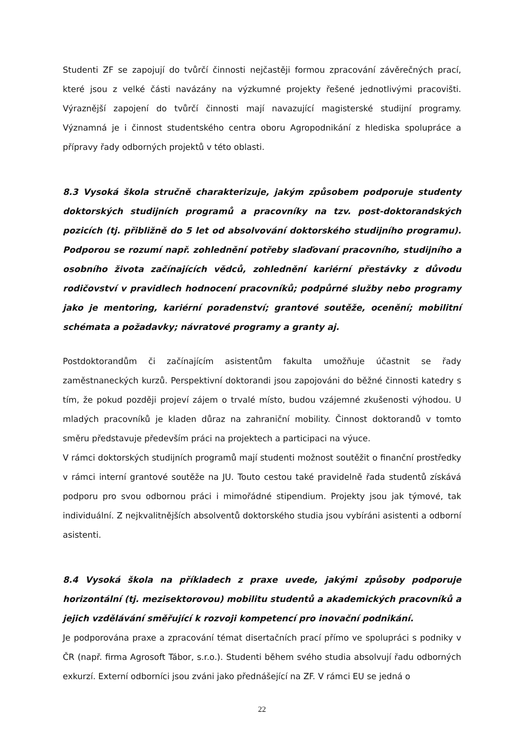Studenti ZF se zapojují do tvůrčí činnosti nejčastěji formou zpracování závěrečných prací, které jsou z velké části navázány na výzkumné projekty řešené jednotlivými pracovišti. Výraznější zapojení do tvůrčí činnosti mají navazující magisterské studijní programy. Významná je i činnost studentského centra oboru Agropodnikání z hlediska spolupráce a přípravy řady odborných projektů v této oblasti.
8.3 Vysoká škola stručně charakterizuje, jakým způsobem podporuje studenty doktorských studijních programů a pracovníky na tzv. post-doktorandských pozicích (tj. přibližně do 5 let od absolvování doktorského studijního programu). Podporou se rozumí např. zohlednění potřeby slaďovaní pracovního, studijního a osobního života začínajících vědců, zohlednění kariérní přestávky z důvodu rodičovství v pravidlech hodnocení pracovníků; podpůrné služby nebo programy jako je mentoring, kariérní poradenství; grantové soutěže, ocenění; mobilitní schémata a požadavky; návratové programy a granty aj.
Postdoktorandům či začínajícím asistentům fakulta umožňuje účastnit se řady zaměstnaneckých kurzů. Perspektivní doktorandi jsou zapojováni do běžné činnosti katedry s tím, že pokud později projeví zájem o trvalé místo, budou vzájemné zkušenosti výhodou. U mladých pracovníků je kladen důraz na zahraniční mobility. Činnost doktorandů v tomto směru představuje především práci na projektech a participaci na výuce.
V rámci doktorských studijních programů mají studenti možnost soutěžit o finanční prostředky v rámci interní grantové soutěže na JU. Touto cestou také pravidelně řada studentů získává podporu pro svou odbornou práci i mimořádné stipendium. Projekty jsou jak týmové, tak individuální. Z nejkvalitnějších absolventů doktorského studia jsou vybíráni asistenti a odborní asistenti.
8.4 Vysoká škola na příkladech z praxe uvede, jakými způsoby podporuje horizontální (tj. mezisektorovou) mobilitu studentů a akademických pracovníků a jejich vzdělávání směřující k rozvoji kompetencí pro inovační podnikání.
Je podporována praxe a zpracování témat disertačních prací přímo ve spolupráci s podniky v ČR (např. firma Agrosoft Tábor, s.r.o.). Studenti během svého studia absolvují řadu odborných exkurzí. Externí odborníci jsou zváni jako přednášející na ZF. V rámci EU se jedná o
22